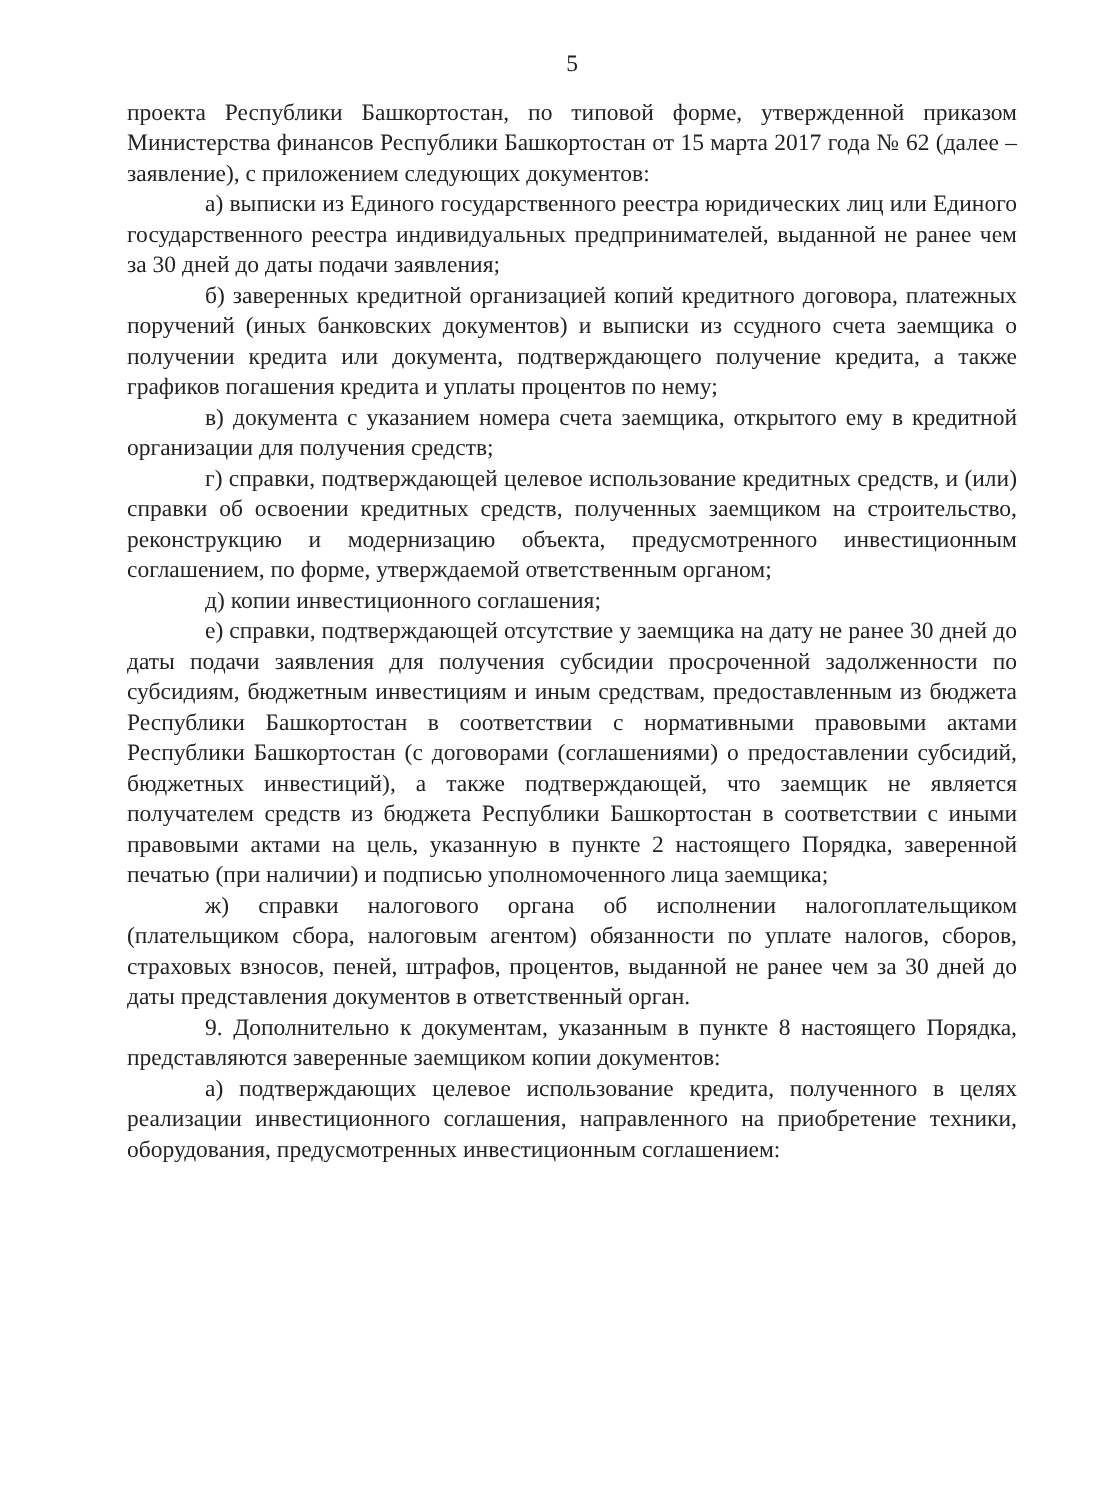5
проекта Республики Башкортостан, по типовой форме, утвержденной приказом Министерства финансов Республики Башкортостан от 15 марта 2017 года № 62 (далее – заявление), с приложением следующих документов:
а) выписки из Единого государственного реестра юридических лиц или Единого государственного реестра индивидуальных предпринимателей, выданной не ранее чем за 30 дней до даты подачи заявления;
б) заверенных кредитной организацией копий кредитного договора, платежных поручений (иных банковских документов) и выписки из ссудного счета заемщика о получении кредита или документа, подтверждающего получение кредита, а также графиков погашения кредита и уплаты процентов по нему;
в) документа с указанием номера счета заемщика, открытого ему в кредитной организации для получения средств;
г) справки, подтверждающей целевое использование кредитных средств, и (или) справки об освоении кредитных средств, полученных заемщиком на строительство, реконструкцию и модернизацию объекта, предусмотренного инвестиционным соглашением, по форме, утверждаемой ответственным органом;
д) копии инвестиционного соглашения;
е) справки, подтверждающей отсутствие у заемщика на дату не ранее 30 дней до даты подачи заявления для получения субсидии просроченной задолженности по субсидиям, бюджетным инвестициям и иным средствам, предоставленным из бюджета Республики Башкортостан в соответствии с нормативными правовыми актами Республики Башкортостан (с договорами (соглашениями) о предоставлении субсидий, бюджетных инвестиций), а также подтверждающей, что заемщик не является получателем средств из бюджета Республики Башкортостан в соответствии с иными правовыми актами на цель, указанную в пункте 2 настоящего Порядка, заверенной печатью (при наличии) и подписью уполномоченного лица заемщика;
ж) справки налогового органа об исполнении налогоплательщиком (плательщиком сбора, налоговым агентом) обязанности по уплате налогов, сборов, страховых взносов, пеней, штрафов, процентов, выданной не ранее чем за 30 дней до даты представления документов в ответственный орган.
9. Дополнительно к документам, указанным в пункте 8 настоящего Порядка, представляются заверенные заемщиком копии документов:
а) подтверждающих целевое использование кредита, полученного в целях реализации инвестиционного соглашения, направленного на приобретение техники, оборудования, предусмотренных инвестиционным соглашением: